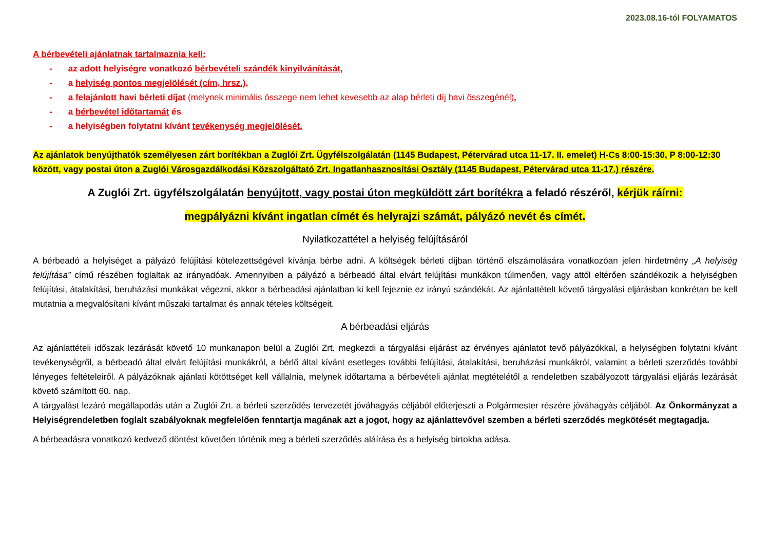2023.08.16-tól FOLYAMATOS
A bérbevételi ajánlatnak tartalmaznia kell:
- az adott helyiségre vonatkozó bérbevételi szándék kinyilvánítását,
- a helyiség pontos megjelölését (cím, hrsz.),
- a felajánlott havi bérleti díjat (melynek minimális összege nem lehet kevesebb az alap bérleti díj havi összegénél),
- a bérbevétel időtartamát és
- a helyiségben folytatni kívánt tevékenység megjelölését.
Az ajánlatok benyújthatók személyesen zárt borítékban a Zuglói Zrt. Ügyfélszolgálatán (1145 Budapest, Pétervárad utca 11-17. II. emelet) H-Cs 8:00-15:30, P 8:00-12:30 között, vagy postai úton a Zuglói Városgazdálkodási Közszolgáltató Zrt. Ingatlanhasznosítási Osztály (1145 Budapest, Pétervárad utca 11-17.) részére.
A Zuglói Zrt. ügyfélszolgálatán benyújtott, vagy postai úton megküldött zárt borítékra a feladó részéről, kérjük ráírni:
megpályázni kívánt ingatlan címét és helyrajzi számát, pályázó nevét és címét.
Nyilatkozattétel a helyiség felújításáról
A bérbeadó a helyiséget a pályázó felújítási kötelezettségével kívánja bérbe adni. A költségek bérleti díjban történő elszámolására vonatkozóan jelen hirdetmény „A helyiség felújítása” című részében foglaltak az irányadóak. Amennyiben a pályázó a bérbeadó által elvárt felújítási munkákon túlmenően, vagy attól eltérően szándékozik a helyiségben felújítási, átalakítási, beruházási munkákat végezni, akkor a bérbeadási ajánlatban ki kell fejeznie ez irányú szándékát. Az ajánlattételt követő tárgyalási eljárásban konkrétan be kell mutatnia a megvalósítani kívánt műszaki tartalmat és annak tételes költségeit.
A bérbeadási eljárás
Az ajánlattételi időszak lezárását követő 10 munkanapon belül a Zuglói Zrt. megkezdi a tárgyalási eljárást az érvényes ajánlatot tevő pályázókkal, a helyiségben folytatni kívánt tevékenységről, a bérbeadó által elvárt felújítási munkákról, a bérlő által kívánt esetleges további felújítási, átalakítási, beruházási munkákról, valamint a bérleti szerződés további lényeges feltételeiről. A pályázóknak ajánlati kötöttséget kell vállalnia, melynek időtartama a bérbevételi ajánlat megtételétől a rendeletben szabályozott tárgyalási eljárás lezárását követő számított 60. nap.
A tárgyalást lezáró megállapodás után a Zuglói Zrt. a bérleti szerződés tervezetét jóváhagyás céljából előterjeszti a Polgármester részére jóváhagyás céljából. Az Önkormányzat a Helyiségrendeletben foglalt szabályoknak megfelelően fenntartja magának azt a jogot, hogy az ajánlattevővel szemben a bérleti szerződés megkötését megtagadja.
A bérbeadásra vonatkozó kedvező döntést követően történik meg a bérleti szerződés aláírása és a helyiség birtokba adása.